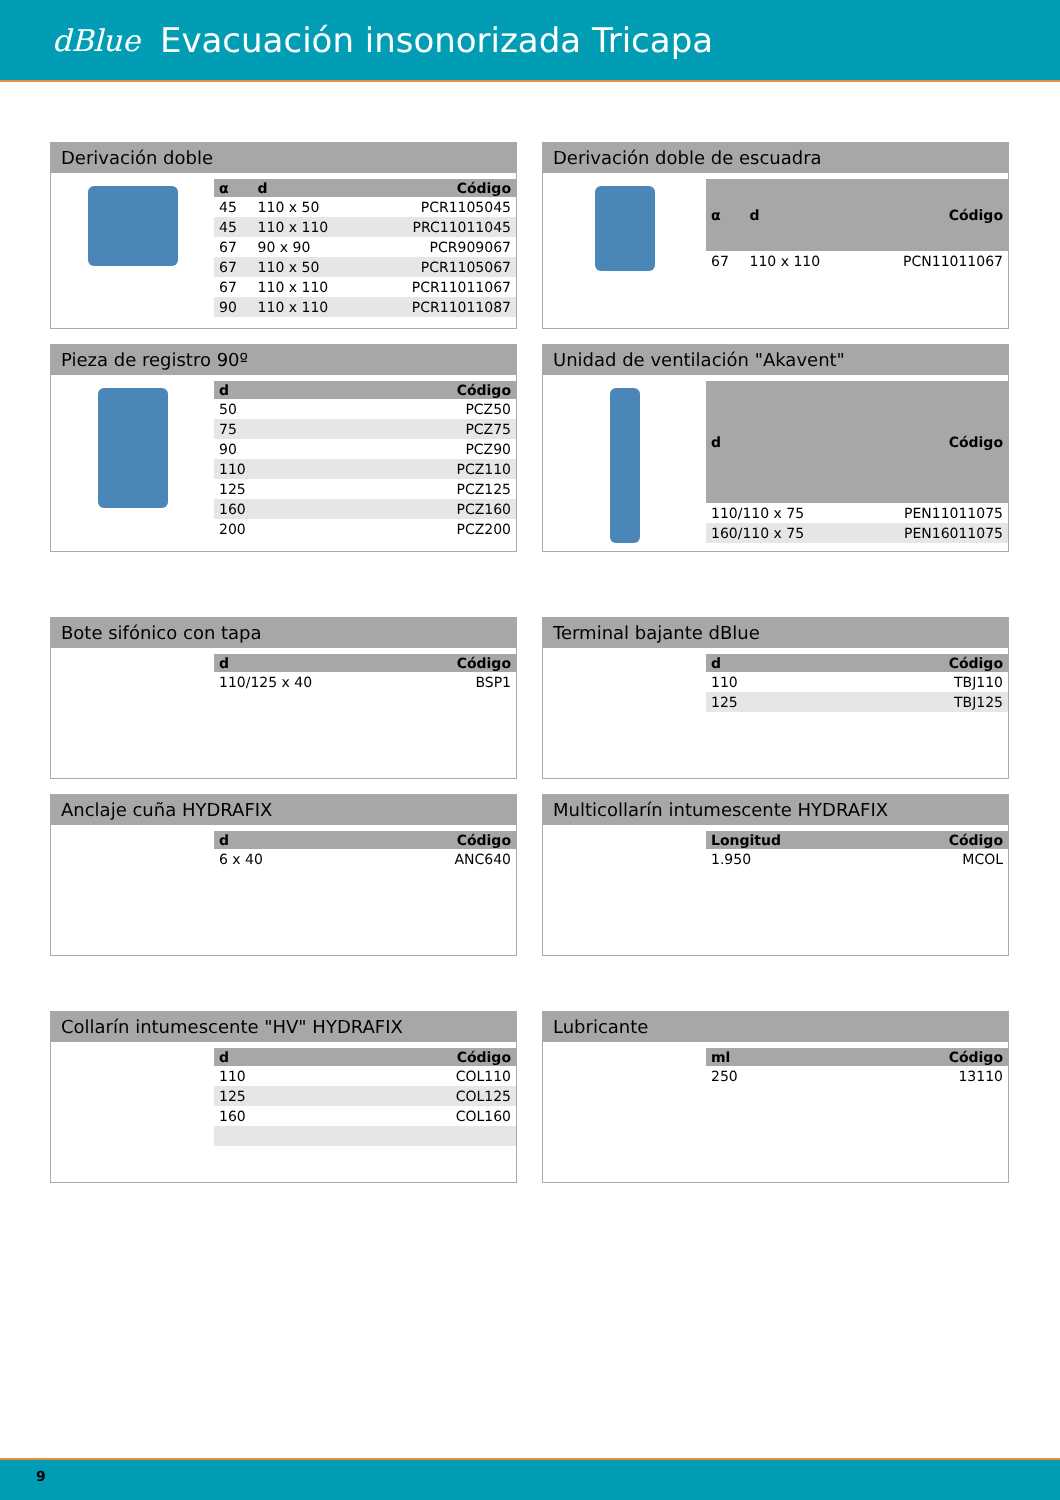dBlue
Evacuación insonorizada Tricapa
Derivación doble
| α | d | Código |
| --- | --- | --- |
| 45 | 110 x 50 | PCR1105045 |
| 45 | 110 x 110 | PRC11011045 |
| 67 | 90 x 90 | PCR909067 |
| 67 | 110 x 50 | PCR1105067 |
| 67 | 110 x 110 | PCR11011067 |
| 90 | 110 x 110 | PCR11011087 |
Derivación doble de escuadra
| α | d | Código |
| --- | --- | --- |
| 67 | 110 x 110 | PCN11011067 |
Pieza de registro 90º
| d | Código |
| --- | --- |
| 50 | PCZ50 |
| 75 | PCZ75 |
| 90 | PCZ90 |
| 110 | PCZ110 |
| 125 | PCZ125 |
| 160 | PCZ160 |
| 200 | PCZ200 |
Unidad de ventilación "Akavent"
| d | Código |
| --- | --- |
| 110/110 x 75 | PEN11011075 |
| 160/110 x 75 | PEN16011075 |
Bote sifónico con tapa
| d | Código |
| --- | --- |
| 110/125 x 40 | BSP1 |
Terminal bajante dBlue
| d | Código |
| --- | --- |
| 110 | TBJ110 |
| 125 | TBJ125 |
Anclaje cuña HYDRAFIX
| d | Código |
| --- | --- |
| 6 x 40 | ANC640 |
Multicollarín intumescente HYDRAFIX
| Longitud | Código |
| --- | --- |
| 1.950 | MCOL |
Collarín intumescente "HV" HYDRAFIX
| d | Código |
| --- | --- |
| 110 | COL110 |
| 125 | COL125 |
| 160 | COL160 |
Lubricante
| ml | Código |
| --- | --- |
| 250 | 13110 |
9